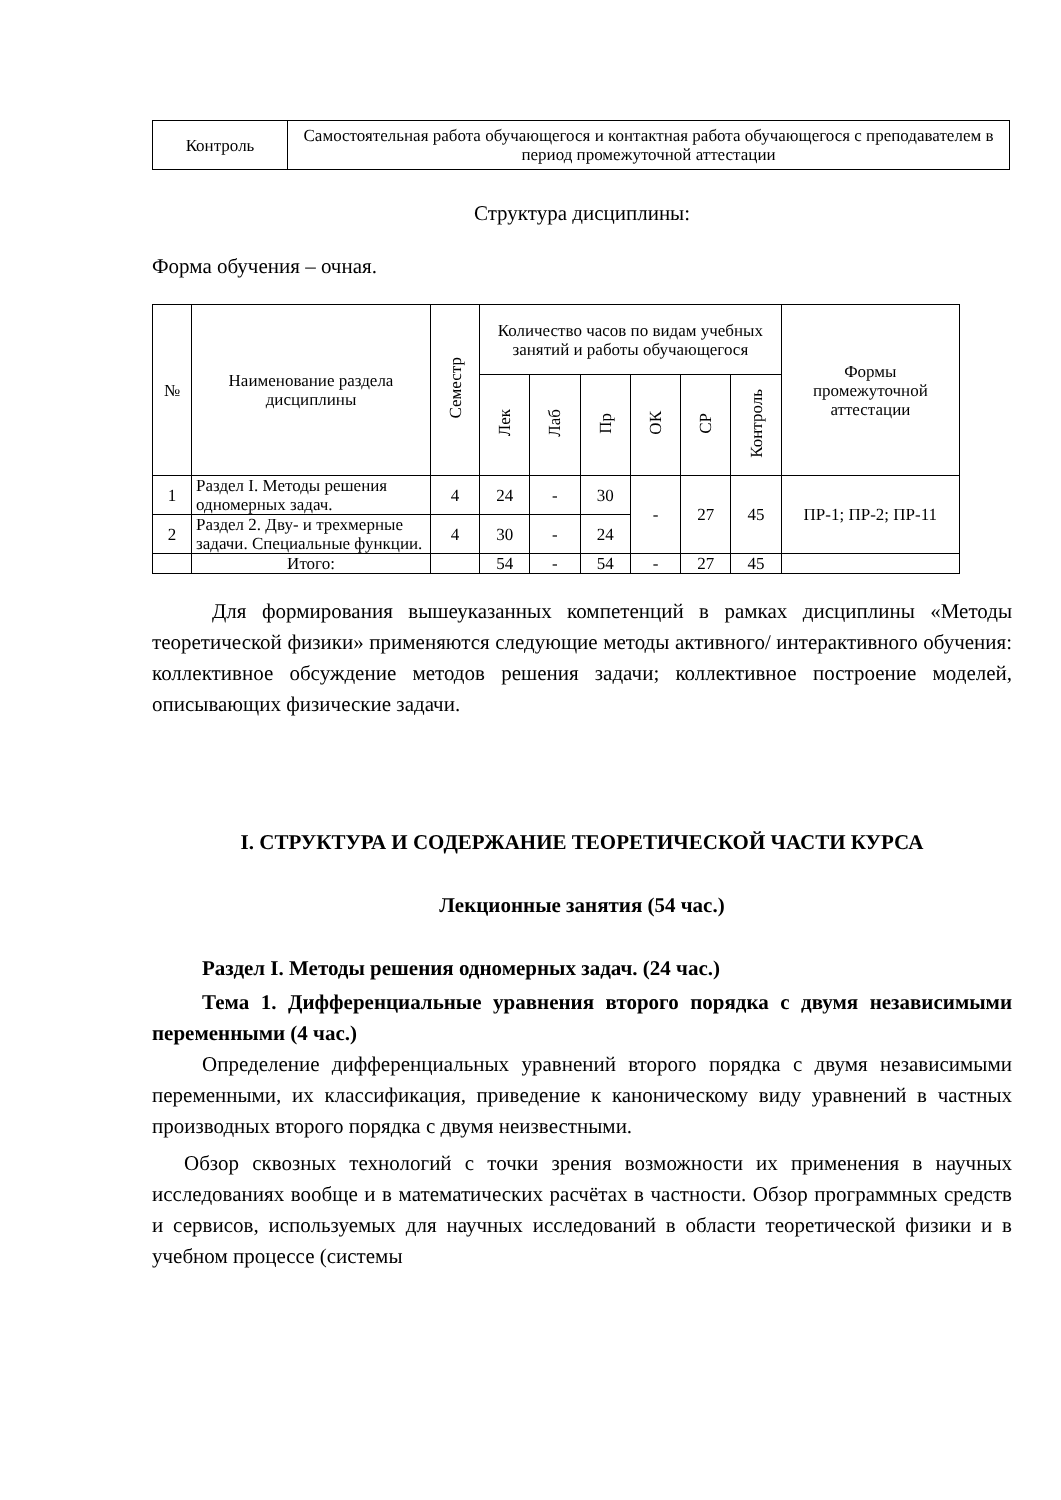| Контроль | Самостоятельная работа обучающегося и контактная работа обучающегося с преподавателем в период промежуточной аттестации |
Структура дисциплины:
Форма обучения – очная.
| № | Наименование раздела дисциплины | Семестр | Количество часов по видам учебных занятий и работы обучающегося | | | | | | Формы промежуточной аттестации |
| --- | --- | --- | --- | --- | --- | --- | --- | --- | --- |
| | | | Лек | Лаб | Пр | ОК | СР | Контроль | |
| 1 | Раздел I. Методы решения одномерных задач. | 4 | 24 | - | 30 | - | 27 | 45 | ПР-1; ПР-2; ПР-11 |
| 2 | Раздел 2. Дву- и трехмерные задачи. Специальные функции. | 4 | 30 | - | 24 | | | | |
| | Итого: | | 54 | - | 54 | - | 27 | 45 | |
Для формирования вышеуказанных компетенций в рамках дисциплины «Методы теоретической физики» применяются следующие методы активного/ интерактивного обучения: коллективное обсуждение методов решения задачи; коллективное построение моделей, описывающих физические задачи.
I. СТРУКТУРА И СОДЕРЖАНИЕ ТЕОРЕТИЧЕСКОЙ ЧАСТИ КУРСА
Лекционные занятия (54 час.)
Раздел I. Методы решения одномерных задач. (24 час.)
Тема 1. Дифференциальные уравнения второго порядка с двумя независимыми переменными (4 час.)
Определение дифференциальных уравнений второго порядка с двумя независимыми переменными, их классификация, приведение к каноническому виду уравнений в частных производных второго порядка с двумя неизвестными.
Обзор сквозных технологий с точки зрения возможности их применения в научных исследованиях вообще и в математических расчётах в частности. Обзор программных средств и сервисов, используемых для научных исследований в области теоретической физики и в учебном процессе (системы